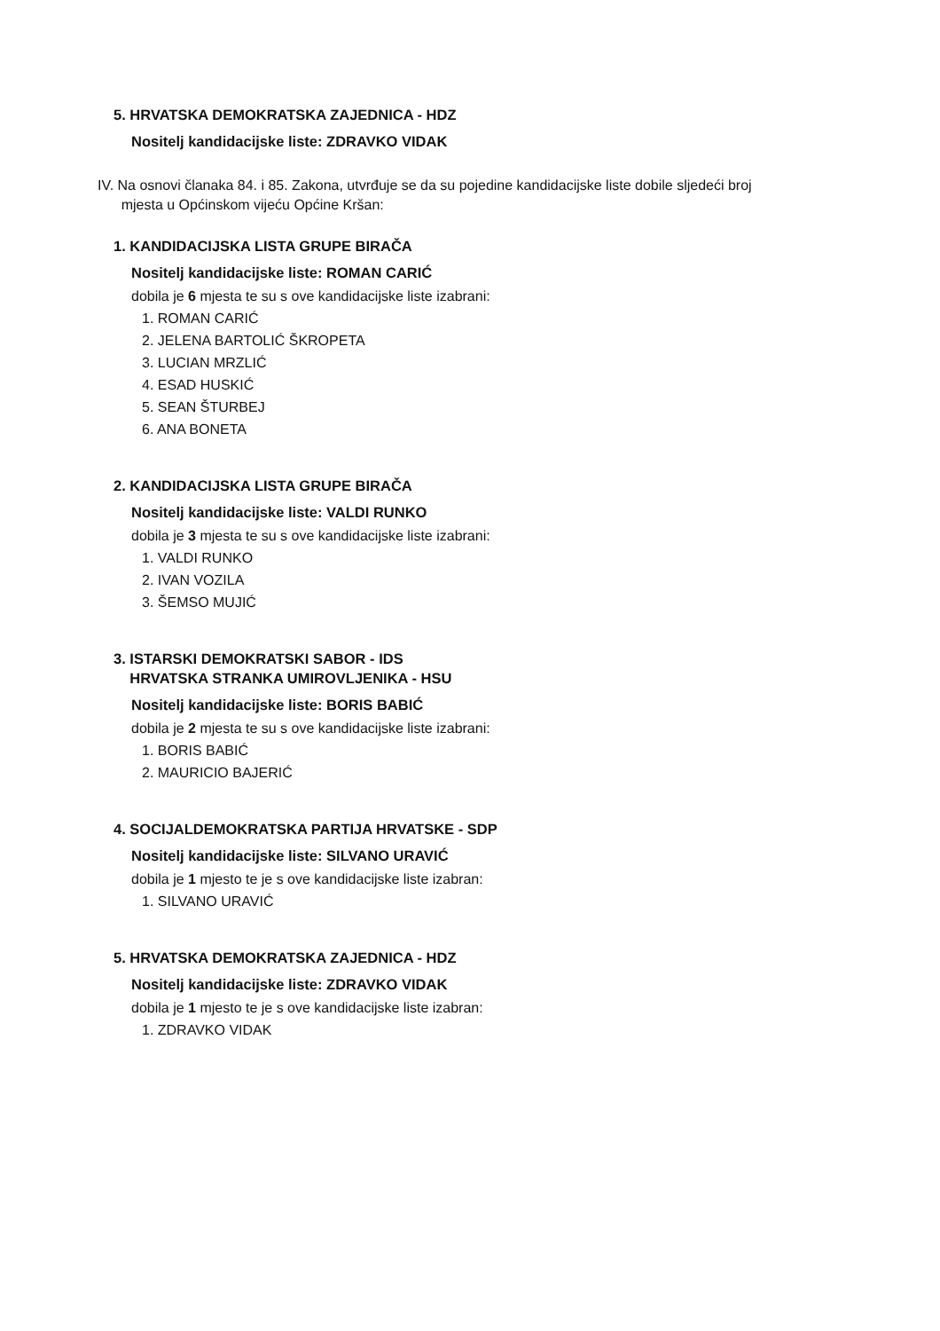5. HRVATSKA DEMOKRATSKA ZAJEDNICA - HDZ
Nositelj kandidacijske liste: ZDRAVKO VIDAK
IV. Na osnovi članaka 84. i 85. Zakona, utvrđuje se da su pojedine kandidacijske liste dobile sljedeći broj
mjesta u Općinskom vijeću Općine Kršan:
1. KANDIDACIJSKA LISTA GRUPE BIRAČA
Nositelj kandidacijske liste: ROMAN CARIĆ
dobila je 6 mjesta te su s ove kandidacijske liste izabrani:
1. ROMAN CARIĆ
2. JELENA BARTOLIĆ ŠKROPETA
3. LUCIAN MRZLIĆ
4. ESAD HUSKIĆ
5. SEAN ŠTURBEJ
6. ANA BONETA
2. KANDIDACIJSKA LISTA GRUPE BIRAČA
Nositelj kandidacijske liste: VALDI RUNKO
dobila je 3 mjesta te su s ove kandidacijske liste izabrani:
1. VALDI RUNKO
2. IVAN VOZILA
3. ŠEMSO MUJIĆ
3. ISTARSKI DEMOKRATSKI SABOR - IDS
HRVATSKA STRANKA UMIROVLJENIKA - HSU
Nositelj kandidacijske liste: BORIS BABIĆ
dobila je 2 mjesta te su s ove kandidacijske liste izabrani:
1. BORIS BABIĆ
2. MAURICIO BAJERIĆ
4. SOCIJALDEMOKRATSKA PARTIJA HRVATSKE - SDP
Nositelj kandidacijske liste: SILVANO URAVIĆ
dobila je 1 mjesto te je s ove kandidacijske liste izabran:
1. SILVANO URAVIĆ
5. HRVATSKA DEMOKRATSKA ZAJEDNICA - HDZ
Nositelj kandidacijske liste: ZDRAVKO VIDAK
dobila je 1 mjesto te je s ove kandidacijske liste izabran:
1. ZDRAVKO VIDAK